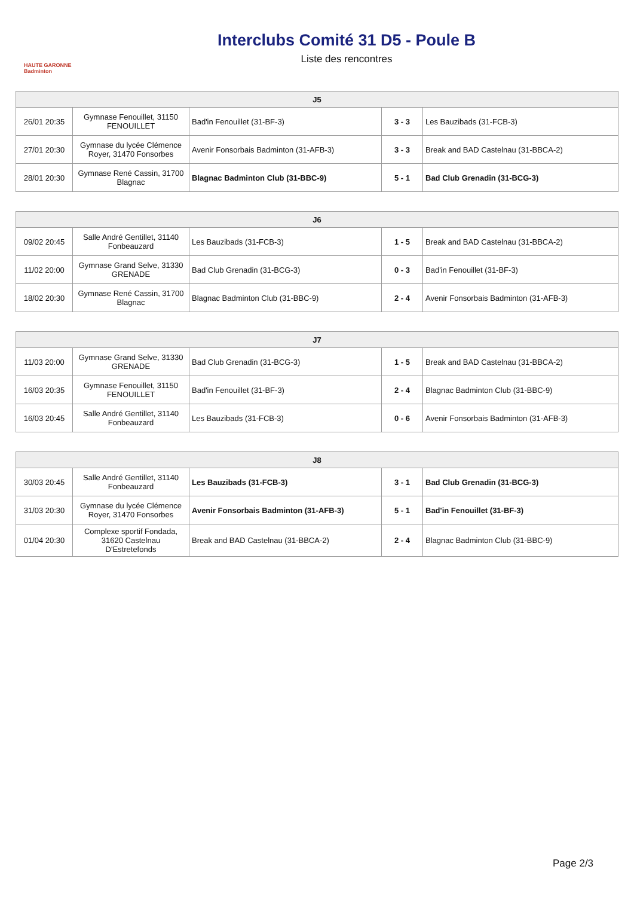HAUTE GARONNE Badminton
Interclubs Comité 31 D5 - Poule B
Liste des rencontres
| J5 | | | | |
| --- | --- | --- | --- | --- |
| 26/01 20:35 | Gymnase Fenouillet, 31150 FENOUILLET | Bad'in Fenouillet (31-BF-3) | 3 - 3 | Les Bauzibads (31-FCB-3) |
| 27/01 20:30 | Gymnase du lycée Clémence Royer, 31470 Fonsorbes | Avenir Fonsorbais Badminton (31-AFB-3) | 3 - 3 | Break and BAD Castelnau (31-BBCA-2) |
| 28/01 20:30 | Gymnase René Cassin, 31700 Blagnac | Blagnac Badminton Club (31-BBC-9) | 5 - 1 | Bad Club Grenadin (31-BCG-3) |
| J6 | | | | |
| --- | --- | --- | --- | --- |
| 09/02 20:45 | Salle André Gentillet, 31140 Fonbeauzard | Les Bauzibads (31-FCB-3) | 1 - 5 | Break and BAD Castelnau (31-BBCA-2) |
| 11/02 20:00 | Gymnase Grand Selve, 31330 GRENADE | Bad Club Grenadin (31-BCG-3) | 0 - 3 | Bad'in Fenouillet (31-BF-3) |
| 18/02 20:30 | Gymnase René Cassin, 31700 Blagnac | Blagnac Badminton Club (31-BBC-9) | 2 - 4 | Avenir Fonsorbais Badminton (31-AFB-3) |
| J7 | | | | |
| --- | --- | --- | --- | --- |
| 11/03 20:00 | Gymnase Grand Selve, 31330 GRENADE | Bad Club Grenadin (31-BCG-3) | 1 - 5 | Break and BAD Castelnau (31-BBCA-2) |
| 16/03 20:35 | Gymnase Fenouillet, 31150 FENOUILLET | Bad'in Fenouillet (31-BF-3) | 2 - 4 | Blagnac Badminton Club (31-BBC-9) |
| 16/03 20:45 | Salle André Gentillet, 31140 Fonbeauzard | Les Bauzibads (31-FCB-3) | 0 - 6 | Avenir Fonsorbais Badminton (31-AFB-3) |
| J8 | | | | |
| --- | --- | --- | --- | --- |
| 30/03 20:45 | Salle André Gentillet, 31140 Fonbeauzard | Les Bauzibads (31-FCB-3) | 3 - 1 | Bad Club Grenadin (31-BCG-3) |
| 31/03 20:30 | Gymnase du lycée Clémence Royer, 31470 Fonsorbes | Avenir Fonsorbais Badminton (31-AFB-3) | 5 - 1 | Bad'in Fenouillet (31-BF-3) |
| 01/04 20:30 | Complexe sportif Fondada, 31620 Castelnau D'Estretefonds | Break and BAD Castelnau (31-BBCA-2) | 2 - 4 | Blagnac Badminton Club (31-BBC-9) |
Page 2/3